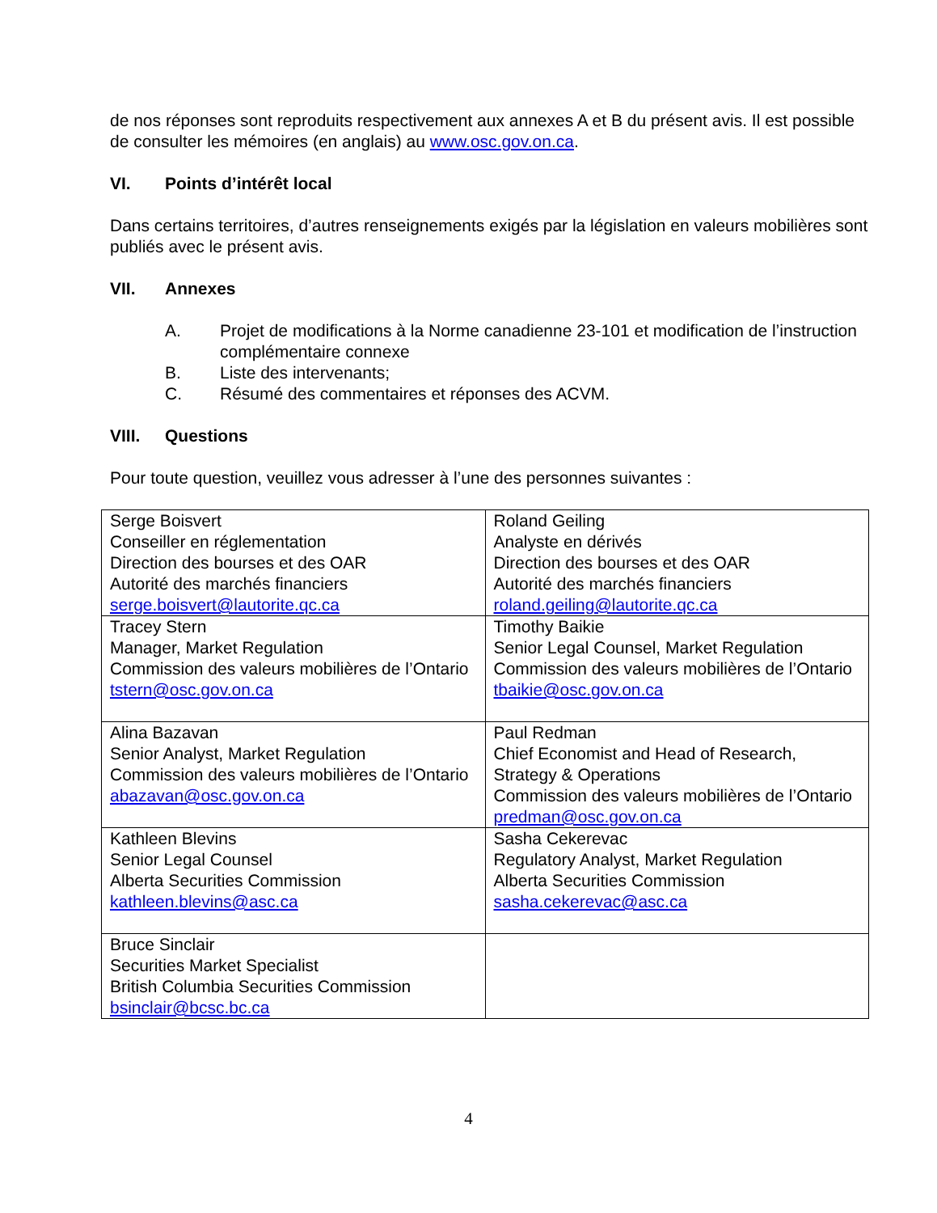de nos réponses sont reproduits respectivement aux annexes A et B du présent avis. Il est possible de consulter les mémoires (en anglais) au www.osc.gov.on.ca.
VI. Points d’intérêt local
Dans certains territoires, d’autres renseignements exigés par la législation en valeurs mobilières sont publiés avec le présent avis.
VII. Annexes
A. Projet de modifications à la Norme canadienne 23-101 et modification de l’instruction complémentaire connexe
B. Liste des intervenants;
C. Résumé des commentaires et réponses des ACVM.
VIII. Questions
Pour toute question, veuillez vous adresser à l’une des personnes suivantes :
| Serge Boisvert Conseiller en réglementation Direction des bourses et des OAR Autorité des marchés financiers serge.boisvert@lautorite.qc.ca | Roland Geiling Analyste en dérivés Direction des bourses et des OAR Autorité des marchés financiers roland.geiling@lautorite.qc.ca |
| Tracey Stern Manager, Market Regulation Commission des valeurs mobilières de l’Ontario tstern@osc.gov.on.ca | Timothy Baikie Senior Legal Counsel, Market Regulation Commission des valeurs mobilières de l’Ontario tbaikie@osc.gov.on.ca |
| Alina Bazavan Senior Analyst, Market Regulation Commission des valeurs mobilières de l’Ontario abazavan@osc.gov.on.ca | Paul Redman Chief Economist and Head of Research, Strategy & Operations Commission des valeurs mobilières de l’Ontario predman@osc.gov.on.ca |
| Kathleen Blevins Senior Legal Counsel Alberta Securities Commission kathleen.blevins@asc.ca | Sasha Cekerevac Regulatory Analyst, Market Regulation Alberta Securities Commission sasha.cekerevac@asc.ca |
| Bruce Sinclair Securities Market Specialist British Columbia Securities Commission bsinclair@bcsc.bc.ca | |
4